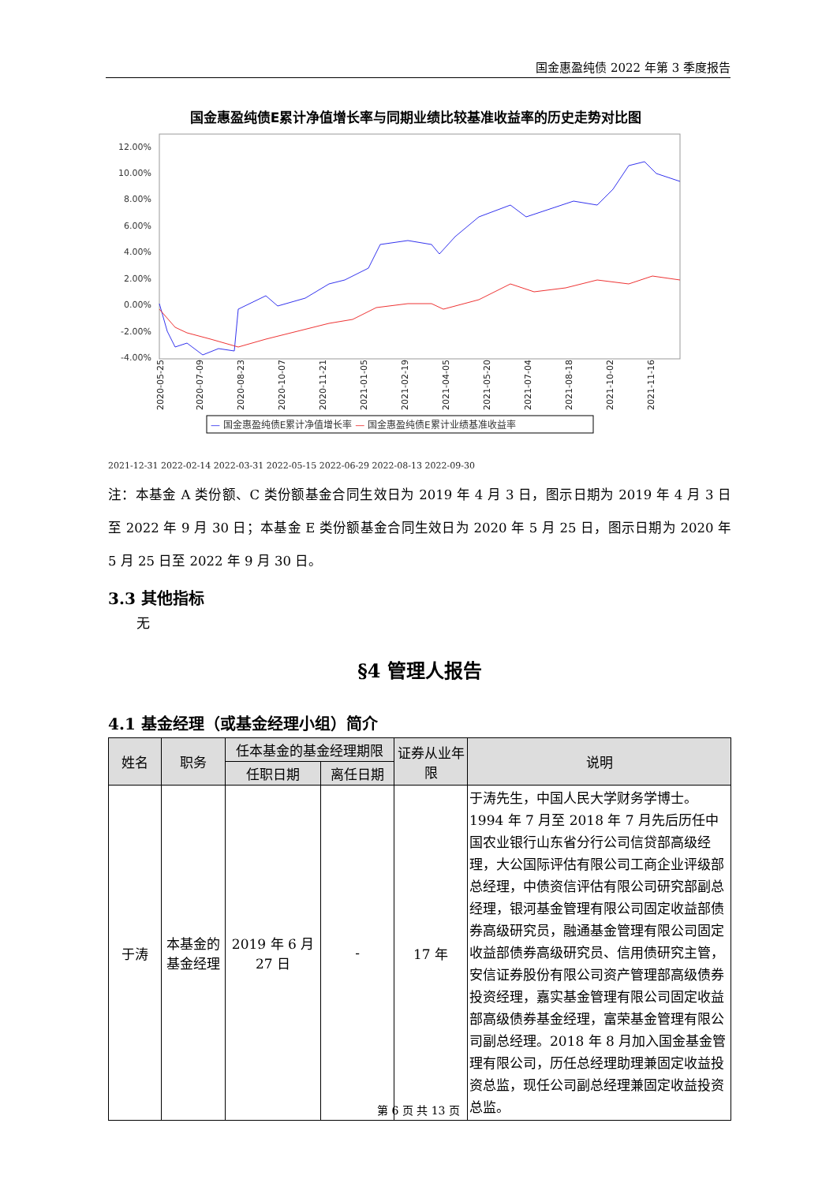国金惠盈纯债 2022 年第 3 季度报告
国金惠盈纯债E累计净值增长率与同期业绩比较基准收益率的历史走势对比图
12.00%
10.00%
8.00%
6.00%
4.00%
2.00%
0.00%
-2.00%
-4.00%
2020-05-25
2020-07-09
2020-08-23
2020-10-07
2020-11-21
2021-01-05
2021-02-19
2021-04-05
2021-05-20
2021-07-04
2021-08-18
2021-10-02
2021-11-16
— 国金惠盈纯债E累计净值增长率 — 国金惠盈纯债E累计业绩基准收益率
2021-12-31 2022-02-14 2022-03-31 2022-05-15 2022-06-29 2022-08-13 2022-09-30
注：本基金 A 类份额、C 类份额基金合同生效日为 2019 年 4 月 3 日，图示日期为 2019 年 4 月 3 日至 2022 年 9 月 30 日；本基金 E 类份额基金合同生效日为 2020 年 5 月 25 日，图示日期为 2020 年 5 月 25 日至 2022 年 9 月 30 日。
3.3 其他指标
无
§4 管理人报告
4.1 基金经理（或基金经理小组）简介
| 姓名 | 职务 | 任本基金的基金经理期限 | | 证券从业年限 | 说明 |
| --- | --- | --- | --- | --- | --- |
| | | 任职日期 | 离任日期 | | |
| 于涛 | 本基金的基金经理 | 2019 年 6 月 27 日 | - | 17 年 | 于涛先生，中国人民大学财务学博士。1994 年 7 月至 2018 年 7 月先后历任中国农业银行山东省分行公司信贷部高级经理，大公国际评估有限公司工商企业评级部总经理，中债资信评估有限公司研究部副总经理，银河基金管理有限公司固定收益部债券高级研究员，融通基金管理有限公司固定收益部债券高级研究员、信用债研究主管，安信证券股份有限公司资产管理部高级债券投资经理，嘉实基金管理有限公司固定收益部高级债券基金经理，富荣基金管理有限公司副总经理。2018 年 8 月加入国金基金管理有限公司，历任总经理助理兼固定收益投资总监，现任公司副总经理兼固定收益投资总监。 |
第 6 页 共 13 页